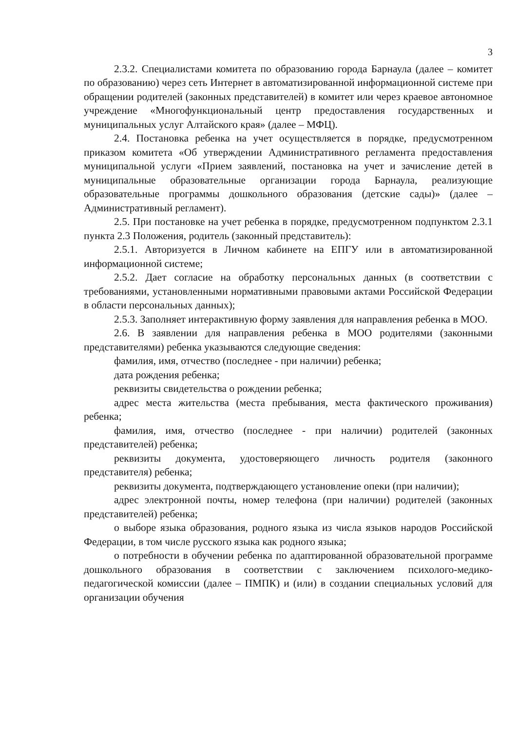3
2.3.2. Специалистами комитета по образованию города Барнаула (далее – комитет по образованию) через сеть Интернет в автоматизированной информационной системе при обращении родителей (законных представителей) в комитет или через краевое автономное учреждение «Многофункциональный центр предоставления государственных и муниципальных услуг Алтайского края» (далее – МФЦ).
2.4. Постановка ребенка на учет осуществляется в порядке, предусмотренном приказом комитета «Об утверждении Административного регламента предоставления муниципальной услуги «Прием заявлений, постановка на учет и зачисление детей в муниципальные образовательные организации города Барнаула, реализующие образовательные программы дошкольного образования (детские сады)» (далее – Административный регламент).
2.5. При постановке на учет ребенка в порядке, предусмотренном подпунктом 2.3.1 пункта 2.3 Положения, родитель (законный представитель):
2.5.1. Авторизуется в Личном кабинете на ЕПГУ или в автоматизированной информационной системе;
2.5.2. Дает согласие на обработку персональных данных (в соответствии с требованиями, установленными нормативными правовыми актами Российской Федерации в области персональных данных);
2.5.3. Заполняет интерактивную форму заявления для направления ребенка в МОО.
2.6. В заявлении для направления ребенка в МОО родителями (законными представителями) ребенка указываются следующие сведения:
фамилия, имя, отчество (последнее - при наличии) ребенка;
дата рождения ребенка;
реквизиты свидетельства о рождении ребенка;
адрес места жительства (места пребывания, места фактического проживания) ребенка;
фамилия, имя, отчество (последнее - при наличии) родителей (законных представителей) ребенка;
реквизиты документа, удостоверяющего личность родителя (законного представителя) ребенка;
реквизиты документа, подтверждающего установление опеки (при наличии);
адрес электронной почты, номер телефона (при наличии) родителей (законных представителей) ребенка;
о выборе языка образования, родного языка из числа языков народов Российской Федерации, в том числе русского языка как родного языка;
о потребности в обучении ребенка по адаптированной образовательной программе дошкольного образования в соответствии с заключением психолого-медико-педагогической комиссии (далее – ПМПК) и (или) в создании специальных условий для организации обучения